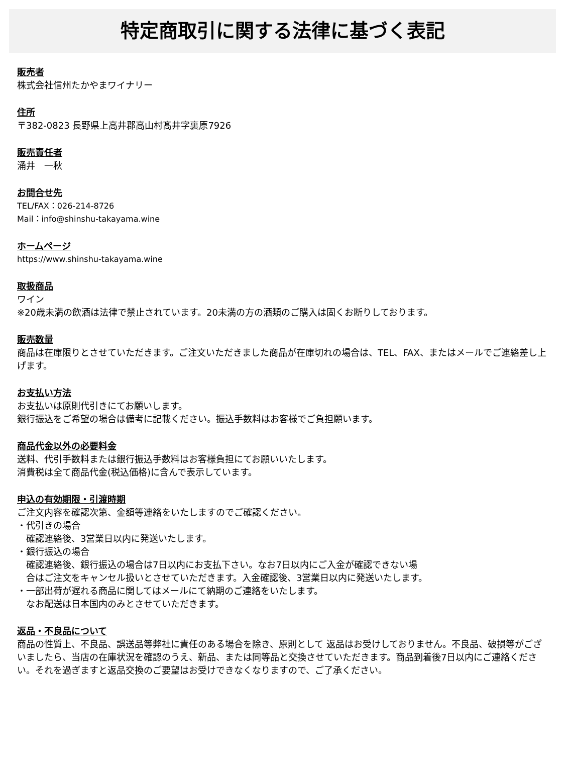特定商取引に関する法律に基づく表記
販売者
株式会社信州たかやまワイナリー
住所
〒382-0823 長野県上高井郡高山村髙井字裏原7926
販売責任者
涌井　一秋
お問合せ先
TEL/FAX：026-214-8726
Mail：info@shinshu-takayama.wine
ホームページ
https://www.shinshu-takayama.wine
取扱商品
ワイン
※20歳未満の飲酒は法律で禁止されています。20未満の方の酒類のご購入は固くお断りしております。
販売数量
商品は在庫限りとさせていただきます。ご注文いただきました商品が在庫切れの場合は、TEL、FAX、またはメールでご連絡差し上げます。
お支払い方法
お支払いは原則代引きにてお願いします。
銀行振込をご希望の場合は備考に記載ください。振込手数料はお客様でご負担願います。
商品代金以外の必要料金
送料、代引手数料または銀行振込手数料はお客様負担にてお願いいたします。
消費税は全て商品代金(税込価格)に含んで表示しています。
申込の有効期限・引渡時期
ご注文内容を確認次第、金額等連絡をいたしますのでご確認ください。
・代引きの場合
　確認連絡後、3営業日以内に発送いたします。
・銀行振込の場合
　確認連絡後、銀行振込の場合は7日以内にお支払下さい。なお7日以内にご入金が確認できない場
　合はご注文をキャンセル扱いとさせていただきます。入金確認後、3営業日以内に発送いたします。
・一部出荷が遅れる商品に関してはメールにて納期のご連絡をいたします。
　なお配送は日本国内のみとさせていただきます。
返品・不良品について
商品の性質上、不良品、誤送品等弊社に責任のある場合を除き、原則として 返品はお受けしておりません。不良品、破損等がございましたら、当店の在庫状況を確認のうえ、新品、または同等品と交換させていただきます。商品到着後7日以内にご連絡ください。それを過ぎますと返品交換のご要望はお受けできなくなりますので、ご了承ください。